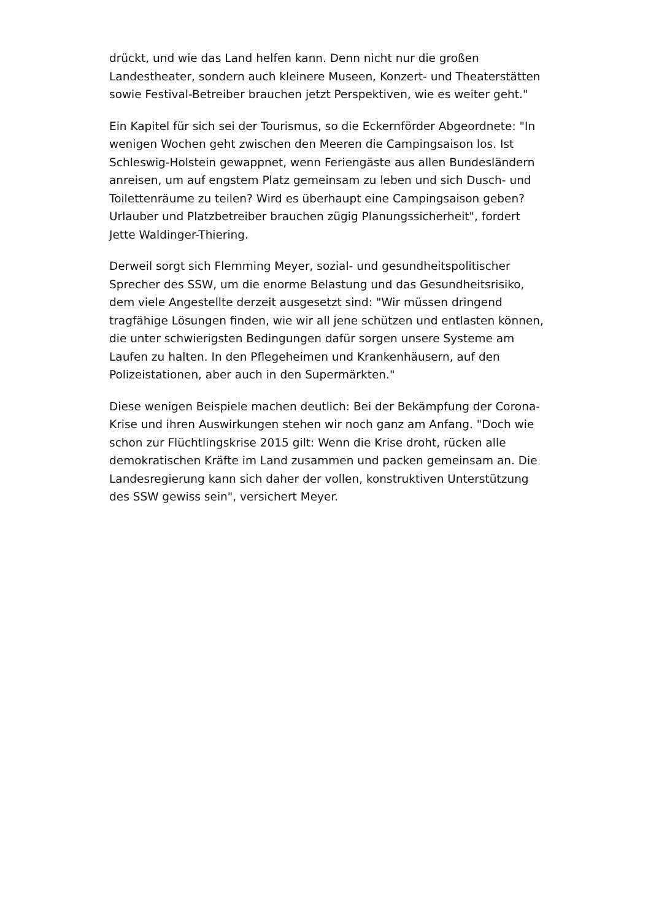drückt, und wie das Land helfen kann. Denn nicht nur die großen Landestheater, sondern auch kleinere Museen, Konzert- und Theaterstätten sowie Festival-Betreiber brauchen jetzt Perspektiven, wie es weiter geht."
Ein Kapitel für sich sei der Tourismus, so die Eckernförder Abgeordnete: "In wenigen Wochen geht zwischen den Meeren die Campingsaison los. Ist Schleswig-Holstein gewappnet, wenn Feriengäste aus allen Bundesländern anreisen, um auf engstem Platz gemeinsam zu leben und sich Dusch- und Toilettenräume zu teilen? Wird es überhaupt eine Campingsaison geben? Urlauber und Platzbetreiber brauchen zügig Planungssicherheit", fordert Jette Waldinger-Thiering.
Derweil sorgt sich Flemming Meyer, sozial- und gesundheitspolitischer Sprecher des SSW, um die enorme Belastung und das Gesundheitsrisiko, dem viele Angestellte derzeit ausgesetzt sind: "Wir müssen dringend tragfähige Lösungen finden, wie wir all jene schützen und entlasten können, die unter schwierigsten Bedingungen dafür sorgen unsere Systeme am Laufen zu halten. In den Pflegeheimen und Krankenhäusern, auf den Polizeistationen, aber auch in den Supermärkten."
Diese wenigen Beispiele machen deutlich: Bei der Bekämpfung der Corona-Krise und ihren Auswirkungen stehen wir noch ganz am Anfang. "Doch wie schon zur Flüchtlingskrise 2015 gilt: Wenn die Krise droht, rücken alle demokratischen Kräfte im Land zusammen und packen gemeinsam an. Die Landesregierung kann sich daher der vollen, konstruktiven Unterstützung des SSW gewiss sein", versichert Meyer.